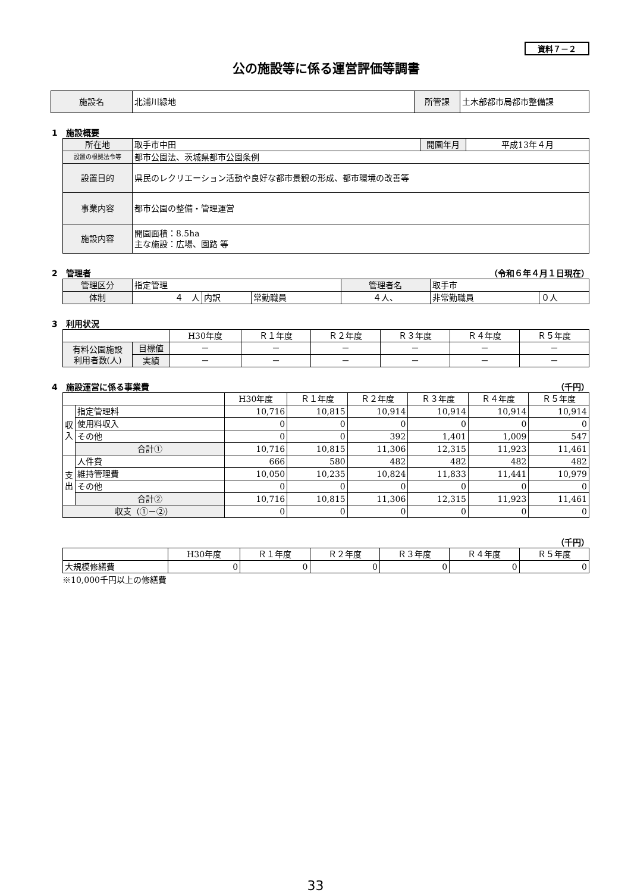資料７－２
公の施設等に係る運営評価等調書
| 施設名 | 北浦川緑地 | 所管課 | 土木部都市局都市整備課 |
1　施設概要
| 所在地 | 取手市中田 | 開園年月 | 平成13年４月 |
| 設置の根拠法令等 | 都市公園法、茨城県都市公園条例 | | |
| 設置目的 | 県民のレクリエーション活動や良好な都市景観の形成、都市環境の改善等 | | |
| 事業内容 | 都市公園の整備・管理運営 | | |
| 施設内容 | 開園面積：8.5ha 主な施設：広場、園路 等 | | |
2　管理者 （令和６年４月１日現在）
| 管理区分 | 指定管理 | | | 管理者名 | 取手市 | |
| 体制 | ４ 人 | 内訳 | 常勤職員 | ４人、 | 非常勤職員 | ０人 |
3　利用状況
| | | H30年度 | Ｒ１年度 | Ｒ２年度 | Ｒ３年度 | Ｒ４年度 | Ｒ５年度 |
| 有料公園施設 利用者数(人) | 目標値 | － | － | － | － | － | － |
| | 実績 | － | － | － | － | － | － |
4　施設運営に係る事業費 （千円）
| | | H30年度 | Ｒ１年度 | Ｒ２年度 | Ｒ３年度 | Ｒ４年度 | Ｒ５年度 |
| 収 入 | 指定管理料 | 10,716 | 10,815 | 10,914 | 10,914 | 10,914 | 10,914 |
| | 使用料収入 | 0 | 0 | 0 | 0 | 0 | 0 |
| | その他 | 0 | 0 | 392 | 1,401 | 1,009 | 547 |
| | 合計① | 10,716 | 10,815 | 11,306 | 12,315 | 11,923 | 11,461 |
| 支 出 | 人件費 | 666 | 580 | 482 | 482 | 482 | 482 |
| | 維持管理費 | 10,050 | 10,235 | 10,824 | 11,833 | 11,441 | 10,979 |
| | その他 | 0 | 0 | 0 | 0 | 0 | 0 |
| | 合計② | 10,716 | 10,815 | 11,306 | 12,315 | 11,923 | 11,461 |
| 収支（①－②） | | 0 | 0 | 0 | 0 | 0 | 0 |
（千円）
| | H30年度 | Ｒ１年度 | Ｒ２年度 | Ｒ３年度 | Ｒ４年度 | Ｒ５年度 |
| 大規模修繕費 | 0 | 0 | 0 | 0 | 0 | 0 |
※10,000千円以上の修繕費
33